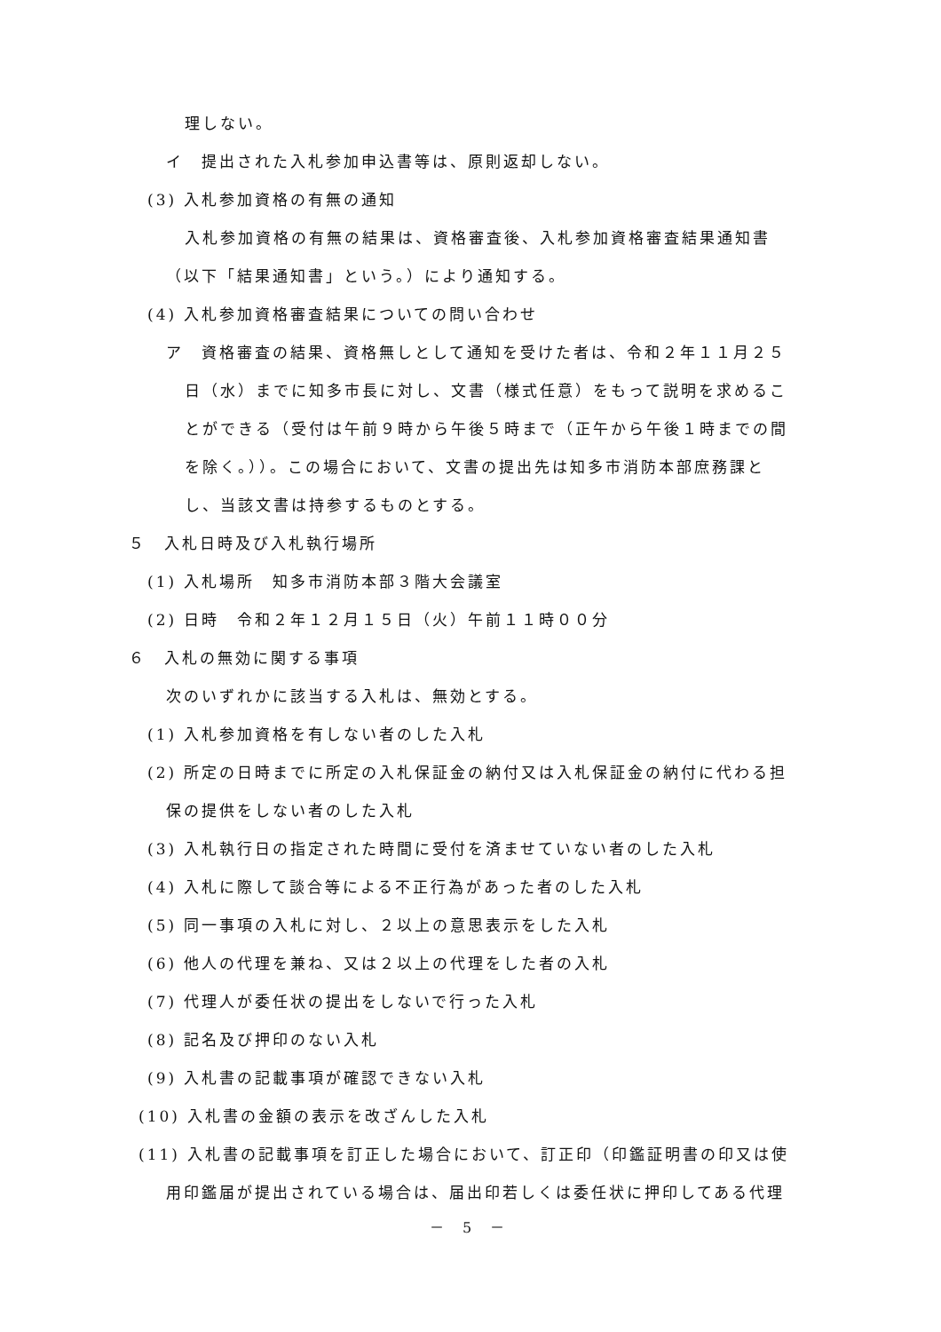理しない。
イ　提出された入札参加申込書等は、原則返却しない。
(3) 入札参加資格の有無の通知
入札参加資格の有無の結果は、資格審査後、入札参加資格審査結果通知書
（以下「結果通知書」という。）により通知する。
(4) 入札参加資格審査結果についての問い合わせ
ア　資格審査の結果、資格無しとして通知を受けた者は、令和２年１１月２５
日（水）までに知多市長に対し、文書（様式任意）をもって説明を求めるこ
とができる（受付は午前９時から午後５時まで（正午から午後１時までの間
を除く。））。この場合において、文書の提出先は知多市消防本部庶務課と
し、当該文書は持参するものとする。
５　入札日時及び入札執行場所
(1) 入札場所　知多市消防本部３階大会議室
(2) 日時　令和２年１２月１５日（火）午前１１時００分
６　入札の無効に関する事項
次のいずれかに該当する入札は、無効とする。
(1) 入札参加資格を有しない者のした入札
(2) 所定の日時までに所定の入札保証金の納付又は入札保証金の納付に代わる担
保の提供をしない者のした入札
(3) 入札執行日の指定された時間に受付を済ませていない者のした入札
(4) 入札に際して談合等による不正行為があった者のした入札
(5) 同一事項の入札に対し、２以上の意思表示をした入札
(6) 他人の代理を兼ね、又は２以上の代理をした者の入札
(7) 代理人が委任状の提出をしないで行った入札
(8) 記名及び押印のない入札
(9) 入札書の記載事項が確認できない入札
(10) 入札書の金額の表示を改ざんした入札
(11) 入札書の記載事項を訂正した場合において、訂正印（印鑑証明書の印又は使
用印鑑届が提出されている場合は、届出印若しくは委任状に押印してある代理
－ 5 －